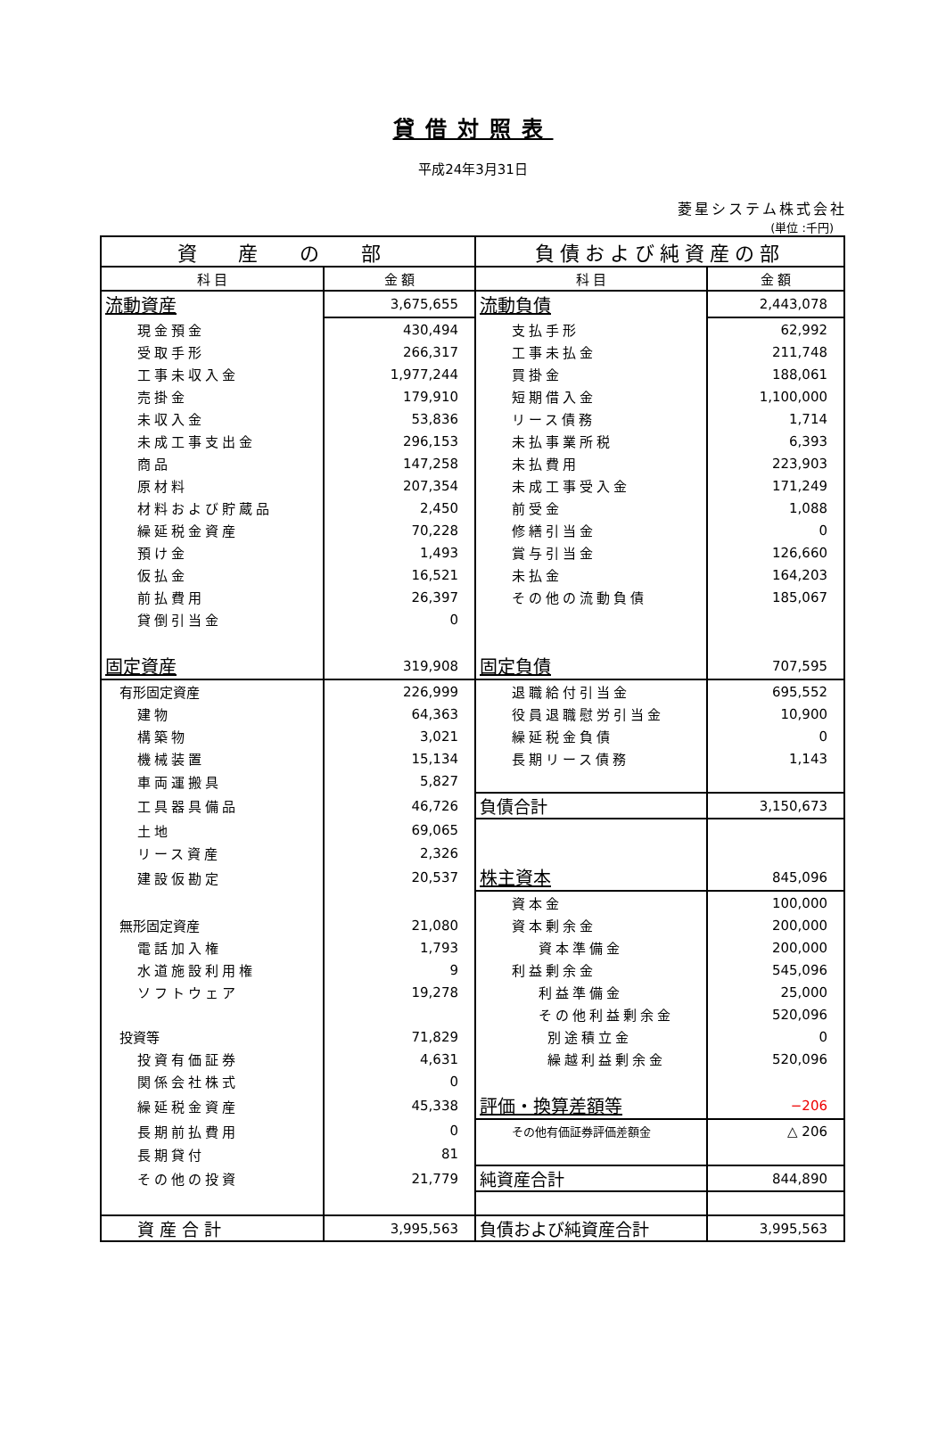貸借対照表
平成24年3月31日
菱星システム株式会社
(単位 :千円)
| 資 産 の 部 | | 負債および純資産の部 | |
| --- | --- | --- | --- |
| 科 目 | 金 額 | 科 目 | 金 額 |
| 流動資産 | 3,675,655 | 流動負債 | 2,443,078 |
| 現金預金 | 430,494 | 支払手形 | 62,992 |
| 受取手形 | 266,317 | 工事未払金 | 211,748 |
| 工事未収入金 | 1,977,244 | 買掛金 | 188,061 |
| 売掛金 | 179,910 | 短期借入金 | 1,100,000 |
| 未収入金 | 53,836 | リース債務 | 1,714 |
| 未成工事支出金 | 296,153 | 未払事業所税 | 6,393 |
| 商品 | 147,258 | 未払費用 | 223,903 |
| 原材料 | 207,354 | 未成工事受入金 | 171,249 |
| 材料および貯蔵品 | 2,450 | 前受金 | 1,088 |
| 繰延税金資産 | 70,228 | 修繕引当金 | 0 |
| 預け金 | 1,493 | 賞与引当金 | 126,660 |
| 仮払金 | 16,521 | 未払金 | 164,203 |
| 前払費用 | 26,397 | その他の流動負債 | 185,067 |
| 貸倒引当金 | 0 | | |
| 固定資産 | 319,908 | 固定負債 | 707,595 |
| 有形固定資産 | 226,999 | 退職給付引当金 | 695,552 |
| 建物 | 64,363 | 役員退職慰労引当金 | 10,900 |
| 構築物 | 3,021 | 繰延税金負債 | 0 |
| 機械装置 | 15,134 | 長期リース債務 | 1,143 |
| 車両運搬具 | 5,827 | | |
| 工具器具備品 | 46,726 | 負債合計 | 3,150,673 |
| 土地 | 69,065 | | |
| リース資産 | 2,326 | | |
| 建設仮勘定 | 20,537 | 株主資本 | 845,096 |
| | | 資本金 | 100,000 |
| 無形固定資産 | 21,080 | 資本剰余金 | 200,000 |
| 電話加入権 | 1,793 | 資本準備金 | 200,000 |
| 水道施設利用権 | 9 | 利益剰余金 | 545,096 |
| ソフトウェア | 19,278 | 利益準備金 | 25,000 |
| | | その他利益剰余金 | 520,096 |
| 投資等 | 71,829 | 別途積立金 | 0 |
| 投資有価証券 | 4,631 | 繰越利益剰余金 | 520,096 |
| 関係会社株式 | 0 | | |
| 繰延税金資産 | 45,338 | 評価・換算差額等 | −206 |
| 長期前払費用 | 0 | その他有価証券評価差額金 | △ 206 |
| 長期貸付 | 81 | | |
| その他の投資 | 21,779 | 純資産合計 | 844,890 |
| 資産合計 | 3,995,563 | 負債および純資産合計 | 3,995,563 |